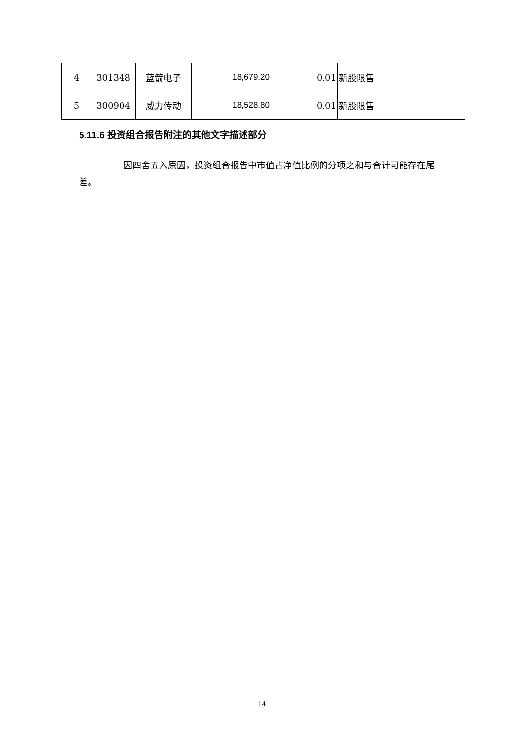| 4 | 301348 | 蓝箭电子 | 18,679.20 | 0.01 | 新股限售 |
| 5 | 300904 | 威力传动 | 18,528.80 | 0.01 | 新股限售 |
5.11.6 投资组合报告附注的其他文字描述部分
因四舍五入原因，投资组合报告中市值占净值比例的分项之和与合计可能存在尾差。
14